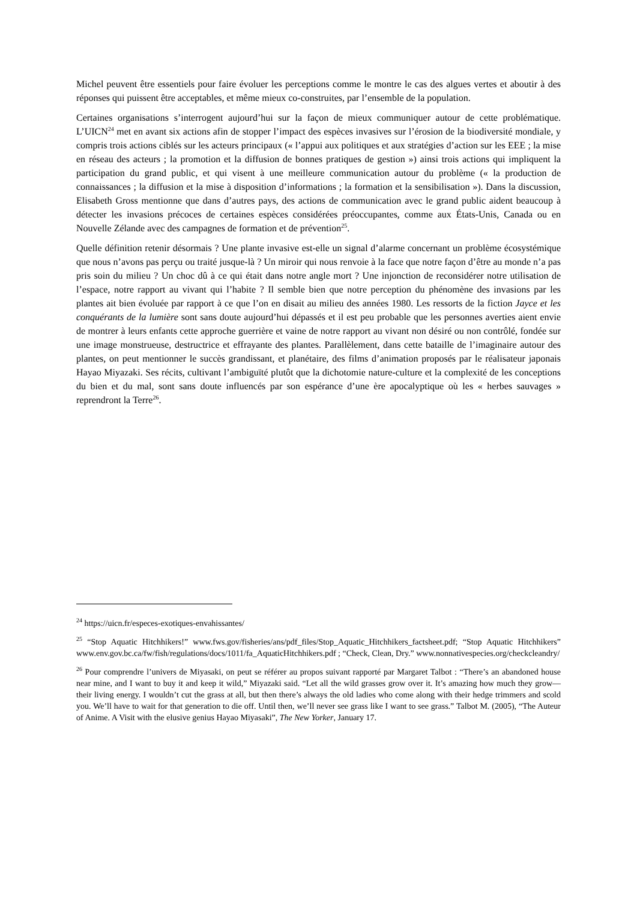Michel peuvent être essentiels pour faire évoluer les perceptions comme le montre le cas des algues vertes et aboutir à des réponses qui puissent être acceptables, et même mieux co-construites, par l’ensemble de la population.
Certaines organisations s’interrogent aujourd’hui sur la façon de mieux communiquer autour de cette problématique. L’UICN<sup>24</sup> met en avant six actions afin de stopper l’impact des espèces invasives sur l’érosion de la biodiversité mondiale, y compris trois actions ciblés sur les acteurs principaux (« l’appui aux politiques et aux stratégies d’action sur les EEE ; la mise en réseau des acteurs ; la promotion et la diffusion de bonnes pratiques de gestion ») ainsi trois actions qui impliquent la participation du grand public, et qui visent à une meilleure communication autour du problème (« la production de connaissances ; la diffusion et la mise à disposition d’informations ; la formation et la sensibilisation »). Dans la discussion, Elisabeth Gross mentionne que dans d’autres pays, des actions de communication avec le grand public aident beaucoup à détecter les invasions précoces de certaines espèces considérées préoccupantes, comme aux États-Unis, Canada ou en Nouvelle Zélande avec des campagnes de formation et de prévention<sup>25</sup>.
Quelle définition retenir désormais ? Une plante invasive est-elle un signal d’alarme concernant un problème écosystémique que nous n’avons pas perçu ou traité jusque-là ? Un miroir qui nous renvoie à la face que notre façon d’être au monde n’a pas pris soin du milieu ? Un choc dû à ce qui était dans notre angle mort ? Une injonction de reconsidérer notre utilisation de l’espace, notre rapport au vivant qui l’habite ? Il semble bien que notre perception du phénomène des invasions par les plantes ait bien évoluée par rapport à ce que l’on en disait au milieu des années 1980. Les ressorts de la fiction Jayce et les conquérants de la lumière sont sans doute aujourd’hui dépassés et il est peu probable que les personnes averties aient envie de montrer à leurs enfants cette approche guerrière et vaine de notre rapport au vivant non désiré ou non contrôlé, fondée sur une image monstrueuse, destructrice et effrayante des plantes. Parallèlement, dans cette bataille de l’imaginaire autour des plantes, on peut mentionner le succès grandissant, et planétaire, des films d’animation proposés par le réalisateur japonais Hayao Miyazaki. Ses récits, cultivant l’ambiguïté plutôt que la dichotomie nature-culture et la complexité de les conceptions du bien et du mal, sont sans doute influencés par son espérance d’une ère apocalyptique où les « herbes sauvages » reprendront la Terre<sup>26</sup>.
<sup>24</sup> https://uicn.fr/especes-exotiques-envahissantes/
<sup>25</sup> “Stop Aquatic Hitchhikers!” www.fws.gov/fisheries/ans/pdf_files/Stop_Aquatic_Hitchhikers_factsheet.pdf; “Stop Aquatic Hitchhikers” www.env.gov.bc.ca/fw/fish/regulations/docs/1011/fa_AquaticHitchhikers.pdf ; “Check, Clean, Dry.” www.nonnativespecies.org/checkcleandry/
<sup>26</sup> Pour comprendre l’univers de Miyasaki, on peut se référer au propos suivant rapporté par Margaret Talbot : “There’s an abandoned house near mine, and I want to buy it and keep it wild,” Miyazaki said. “Let all the wild grasses grow over it. It’s amazing how much they grow—their living energy. I wouldn’t cut the grass at all, but then there’s always the old ladies who come along with their hedge trimmers and scold you. We’ll have to wait for that generation to die off. Until then, we’ll never see grass like I want to see grass.” Talbot M. (2005), “The Auteur of Anime. A Visit with the elusive genius Hayao Miyasaki”, The New Yorker, January 17.